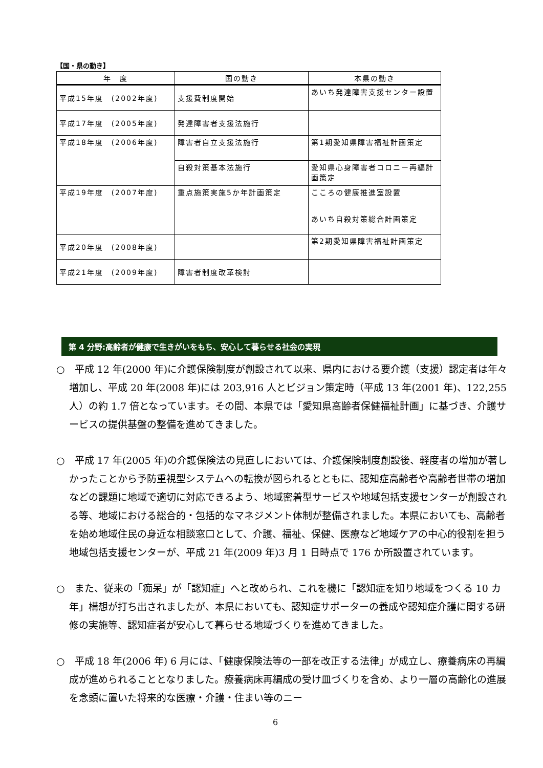【国・県の動き】
| 年 度 | 国の動き | 本県の動き |
| --- | --- | --- |
| 平成15年度 (2002年度) | 支援費制度開始 | あいち発達障害支援センター設置 |
| 平成17年度 (2005年度) | 発達障害者支援法施行 | |
| 平成18年度 (2006年度) | 障害者自立支援法施行 | 第1期愛知県障害福祉計画策定 |
| | 自殺対策基本法施行 | 愛知県心身障害者コロニー再編計画策定 |
| 平成19年度 (2007年度) | 重点施策実施5か年計画策定 | こころの健康推進室設置 あいち自殺対策総合計画策定 |
| 平成20年度 (2008年度) | | 第2期愛知県障害福祉計画策定 |
| 平成21年度 (2009年度) | 障害者制度改革検討 | |
第 4 分野:高齢者が健康で生きがいをもち、安心して暮らせる社会の実現
○　平成 12 年(2000 年)に介護保険制度が創設されて以来、県内における要介護（支援）認定者は年々増加し、平成 20 年(2008 年)には 203,916 人とビジョン策定時（平成 13 年(2001 年)、122,255 人）の約 1.7 倍となっています。その間、本県では「愛知県高齢者保健福祉計画」に基づき、介護サービスの提供基盤の整備を進めてきました。
○　平成 17 年(2005 年)の介護保険法の見直しにおいては、介護保険制度創設後、軽度者の増加が著しかったことから予防重視型システムへの転換が図られるとともに、認知症高齢者や高齢者世帯の増加などの課題に地域で適切に対応できるよう、地域密着型サービスや地域包括支援センターが創設される等、地域における総合的・包括的なマネジメント体制が整備されました。本県においても、高齢者を始め地域住民の身近な相談窓口として、介護、福祉、保健、医療など地域ケアの中心的役割を担う地域包括支援センターが、平成 21 年(2009 年)3 月 1 日時点で 176 か所設置されています。
○　また、従来の「痴呆」が「認知症」へと改められ、これを機に「認知症を知り地域をつくる 10 カ年」構想が打ち出されましたが、本県においても、認知症サポーターの養成や認知症介護に関する研修の実施等、認知症者が安心して暮らせる地域づくりを進めてきました。
○　平成 18 年(2006 年) 6 月には、「健康保険法等の一部を改正する法律」が成立し、療養病床の再編成が進められることとなりました。療養病床再編成の受け皿づくりを含め、より一層の高齢化の進展を念頭に置いた将来的な医療・介護・住まい等のニー
6